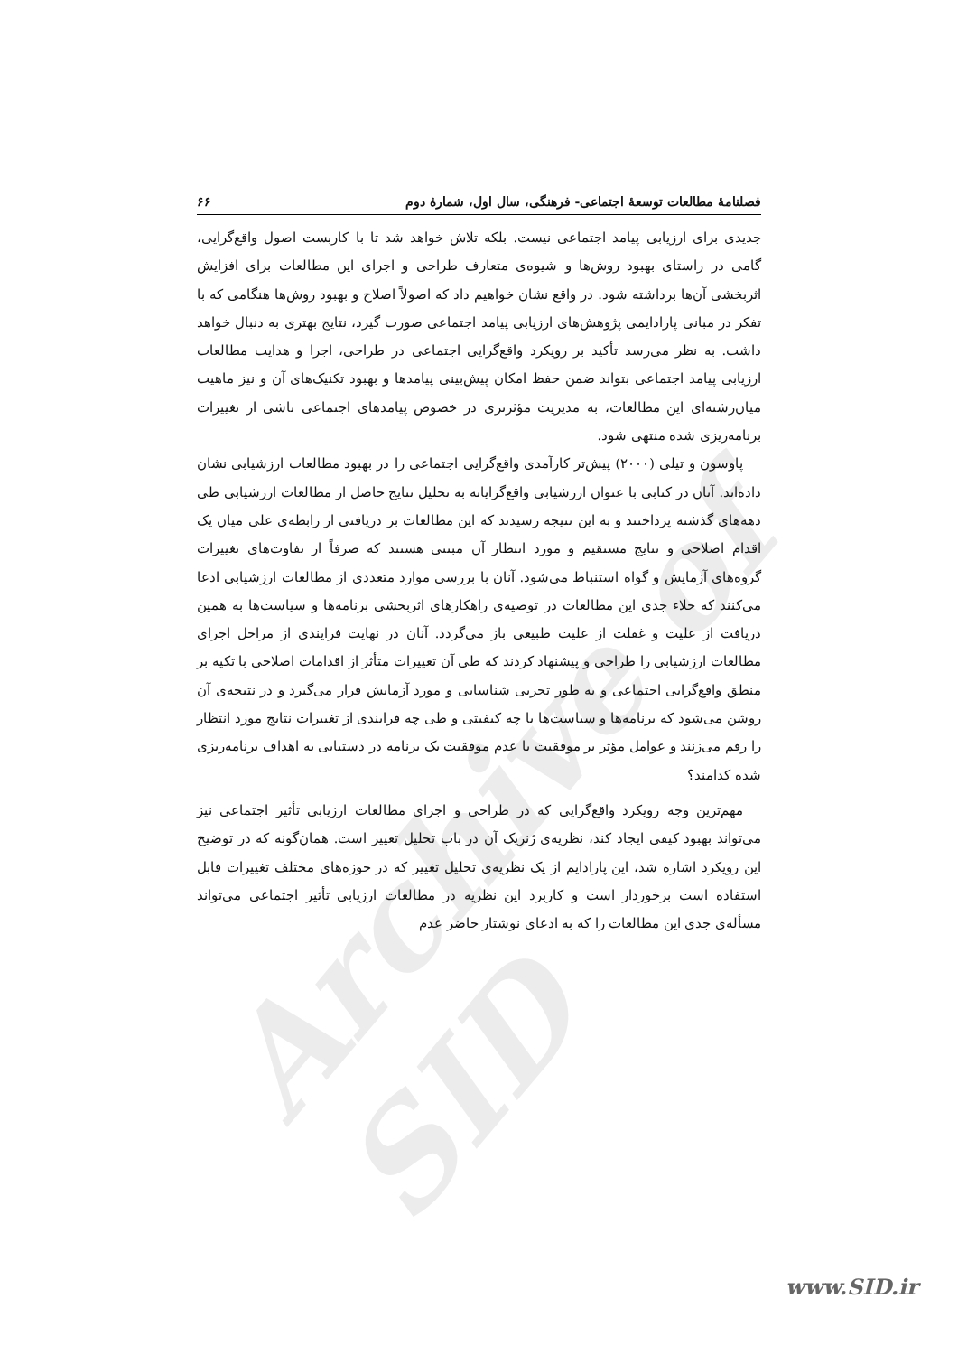Archive of SID
فصلنامهٔ مطالعات توسعهٔ اجتماعی- فرهنگی، سال اول، شمارهٔ دوم ۶۶
جدیدی برای ارزیابی پیامد اجتماعی نیست. بلکه تلاش خواهد شد تا با کاربست اصول واقع‌گرایی، گامی در راستای بهبود روش‌ها و شیوه‌ی متعارف طراحی و اجرای این مطالعات برای افزایش اثربخشی آن‌ها برداشته شود. در واقع نشان خواهیم داد که اصولاً اصلاح و بهبود روش‌ها هنگامی که با تفکر در مبانی پارادایمی پژوهش‌های ارزیابی پیامد اجتماعی صورت گیرد، نتایج بهتری به دنبال خواهد داشت. به نظر می‌رسد تأکید بر رویکرد واقع‌گرایی اجتماعی در طراحی، اجرا و هدایت مطالعات ارزیابی پیامد اجتماعی بتواند ضمن حفظ امکان پیش‌بینی پیامدها و بهبود تکنیک‌های آن و نیز ماهیت میان‌رشته‌ای این مطالعات، به مدیریت مؤثرتری در خصوص پیامدهای اجتماعی ناشی از تغییرات برنامه‌ریزی شده منتهی شود.
پاوسون و تیلی (۲۰۰۰) پیش‌تر کارآمدی واقع‌گرایی اجتماعی را در بهبود مطالعات ارزشیابی نشان داده‌اند. آنان در کتابی با عنوان ارزشیابی واقع‌گرایانه به تحلیل نتایج حاصل از مطالعات ارزشیابی طی دهه‌های گذشته پرداختند و به این نتیجه رسیدند که این مطالعات بر دریافتی از رابطه‌ی علی میان یک اقدام اصلاحی و نتایج مستقیم و مورد انتظار آن مبتنی هستند که صرفاً از تفاوت‌های تغییرات گروه‌های آزمایش و گواه استنباط می‌شود. آنان با بررسی موارد متعددی از مطالعات ارزشیابی ادعا می‌کنند که خلاء جدی این مطالعات در توصیه‌ی راهکارهای اثربخشی برنامه‌ها و سیاست‌ها به همین دریافت از علیت و غفلت از علیت طبیعی باز می‌گردد. آنان در نهایت فرایندی از مراحل اجرای مطالعات ارزشیابی را طراحی و پیشنهاد کردند که طی آن تغییرات متأثر از اقدامات اصلاحی با تکیه بر منطق واقع‌گرایی اجتماعی و به طور تجربی شناسایی و مورد آزمایش قرار می‌گیرد و در نتیجه‌ی آن روشن می‌شود که برنامه‌ها و سیاست‌ها با چه کیفیتی و طی چه فرایندی از تغییرات نتایج مورد انتظار را رقم می‌زنند و عوامل مؤثر بر موفقیت یا عدم موفقیت یک برنامه در دستیابی به اهداف برنامه‌ریزی شده کدامند؟
مهم‌ترین وجه رویکرد واقع‌گرایی که در طراحی و اجرای مطالعات ارزیابی تأثیر اجتماعی نیز می‌تواند بهبود کیفی ایجاد کند، نظریه‌ی ژنریک آن در باب تحلیل تغییر است. همان‌گونه که در توضیح این رویکرد اشاره شد، این پارادایم از یک نظریه‌ی تحلیل تغییر که در حوزه‌های مختلف تغییرات قابل استفاده است برخوردار است و کاربرد این نظریه در مطالعات ارزیابی تأثیر اجتماعی می‌تواند مسأله‌ی جدی این مطالعات را که به ادعای نوشتار حاضر عدم
www.SID.ir